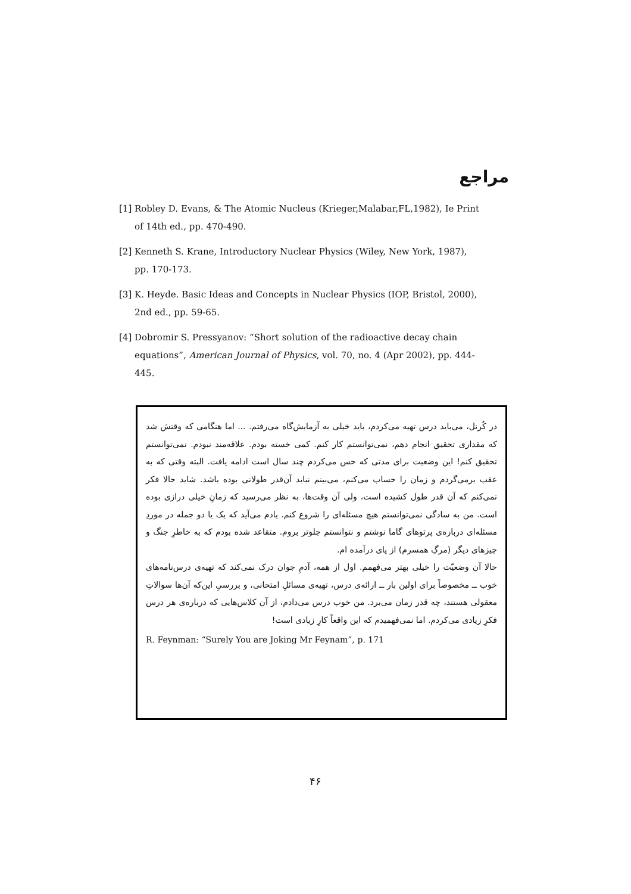مراجع
[1] Robley D. Evans, & The Atomic Nucleus (Krieger,Malabar,FL,1982), Ie Print of 14th ed., pp. 470-490.
[2] Kenneth S. Krane, Introductory Nuclear Physics (Wiley, New York, 1987), pp. 170-173.
[3] K. Heyde. Basic Ideas and Concepts in Nuclear Physics (IOP, Bristol, 2000), 2nd ed., pp. 59-65.
[4] Dobromir S. Pressyanov: “Short solution of the radioactive decay chain equations”, American Journal of Physics, vol. 70, no. 4 (Apr 2002), pp. 444-445.
در کُرنل، می‌باید درس تهیه می‌کردم، باید خیلی به آزمایش‌گاه می‌رفتم. ... اما هنگامی که وقتش شد که مقداری تحقیق انجام دهم، نمی‌توانستم کار کنم. کمی خسته بودم. علاقه‌مند نبودم. نمی‌توانستم تحقیق کنم! این وضعیت برای مدتی که حس می‌کردم چند سال است ادامه یافت. البته وقتی که به عقب برمی‌گردم و زمان را حساب می‌کنم، می‌بینم نباید آن‌قدر طولانی بوده باشد. شاید حالا فکر نمی‌کنم که آن قدر طول کشیده است، ولی آن وقت‌ها، به نظر می‌رسید که زمانِ خیلی درازی بوده است. من به سادگی نمی‌توانستم هیچ مسئله‌ای را شروع کنم. یادم می‌آید که یک یا دو جمله در موردِ مسئله‌ای درباره‌ی پرتوهای گاما نوشتم و نتوانستم جلوتر بروم. متقاعد شده بودم که به خاطرِ جنگ و چیزهای دیگر (مرگِ همسرم) از پای درآمده ام.
حالا آن وضعیّت را خیلی بهتر می‌فهمم. اول از همه، آدمِ جوان درک نمی‌کند که تهیه‌ی درس‌نامه‌های خوب ــ مخصوصاً برای اولین بار ــ ارائه‌ی درس، تهیه‌ی مسائلِ امتحانی، و بررسیِ این‌که آن‌ها سوالاتِ معقولی هستند، چه قدر زمان می‌برد. من خوب درس می‌دادم، از آن کلاس‌هایی که درباره‌ی هر درس فکرِ زیادی می‌کردم. اما نمی‌فهمیدم که این واقعاً کارِ زیادی است!
R. Feynman: “Surely You are Joking Mr Feynam”, p. 171
۴۶